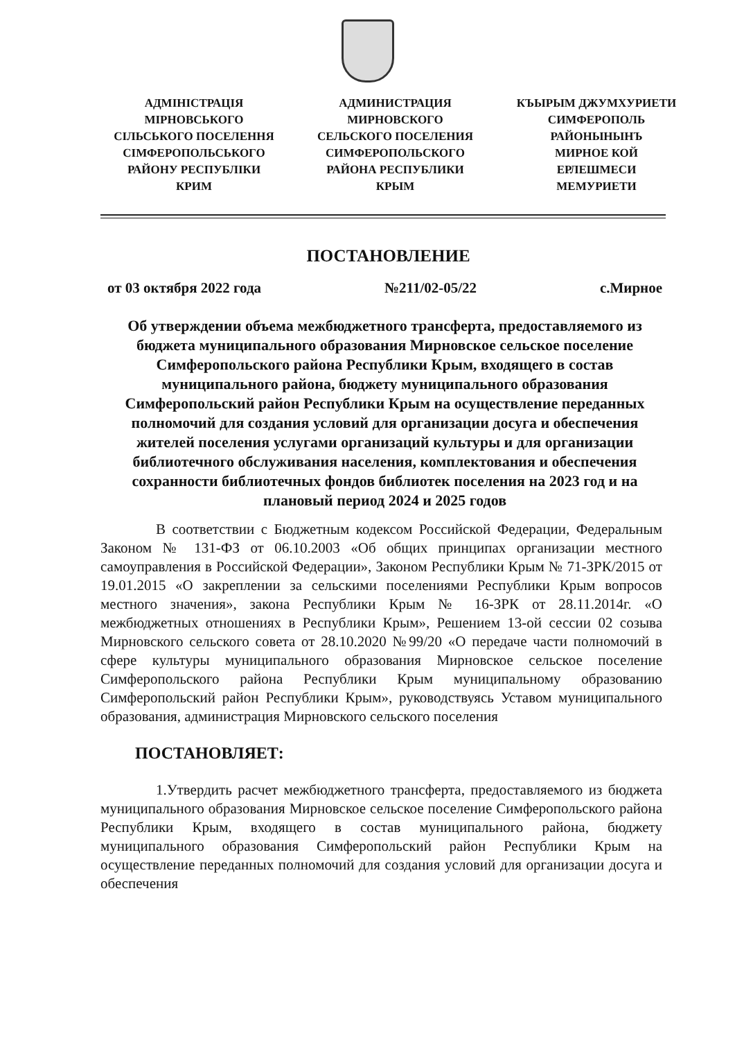АДМІНІСТРАЦІЯ
МІРНОВСЬКОГО
СІЛЬСЬКОГО ПОСЕЛЕННЯ
СІМФЕРОПОЛЬСЬКОГО
РАЙОНУ РЕСПУБЛІКИ
КРИМ
АДМИНИСТРАЦИЯ
МИРНОВСКОГО
СЕЛЬСКОГО ПОСЕЛЕНИЯ
СИМФЕРОПОЛЬСКОГО
РАЙОНА РЕСПУБЛИКИ
КРЫМ
КЪЫРЫМ ДЖУМХУРИЕТИ
СИМФЕРОПОЛЬ
РАЙОНЫНЫНЪ
МИРНОЕ КОЙ
ЕРЛЕШМЕСИ
МЕМУРИЕТИ
ПОСТАНОВЛЕНИЕ
от 03 октября 2022 года №211/02-05/22 с.Мирное
Об утверждении объема межбюджетного трансферта, предоставляемого из бюджета муниципального образования Мирновское сельское поселение Симферопольского района Республики Крым, входящего в состав муниципального района, бюджету муниципального образования Симферопольский район Республики Крым на осуществление переданных полномочий для создания условий для организации досуга и обеспечения жителей поселения услугами организаций культуры и для организации библиотечного обслуживания населения, комплектования и обеспечения сохранности библиотечных фондов библиотек поселения на 2023 год и на плановый период 2024 и 2025 годов
В соответствии с Бюджетным кодексом Российской Федерации, Федеральным Законом № 131-ФЗ от 06.10.2003 «Об общих принципах организации местного самоуправления в Российской Федерации», Законом Республики Крым № 71-ЗРК/2015 от 19.01.2015 «О закреплении за сельскими поселениями Республики Крым вопросов местного значения», закона Республики Крым № 16-ЗРК от 28.11.2014г. «О межбюджетных отношениях в Республики Крым», Решением 13-ой сессии 02 созыва Мирновского сельского совета от 28.10.2020 №99/20 «О передаче части полномочий в сфере культуры муниципального образования Мирновское сельское поселение Симферопольского района Республики Крым муниципальному образованию Симферопольский район Республики Крым», руководствуясь Уставом муниципального образования, администрация Мирновского сельского поселения
ПОСТАНОВЛЯЕТ:
1.Утвердить расчет межбюджетного трансферта, предоставляемого из бюджета муниципального образования Мирновское сельское поселение Симферопольского района Республики Крым, входящего в состав муниципального района, бюджету муниципального образования Симферопольский район Республики Крым на осуществление переданных полномочий для создания условий для организации досуга и обеспечения